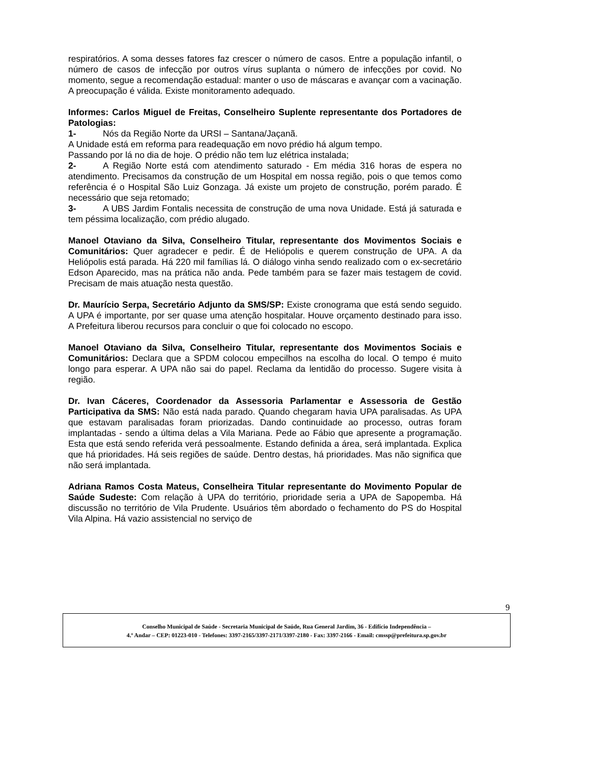respiratórios. A soma desses fatores faz crescer o número de casos. Entre a população infantil, o número de casos de infecção por outros vírus suplanta o número de infecções por covid. No momento, segue a recomendação estadual: manter o uso de máscaras e avançar com a vacinação. A preocupação é válida. Existe monitoramento adequado.
Informes: Carlos Miguel de Freitas, Conselheiro Suplente representante dos Portadores de Patologias:
1- Nós da Região Norte da URSI – Santana/Jaçanã.
A Unidade está em reforma para readequação em novo prédio há algum tempo.
Passando por lá no dia de hoje. O prédio não tem luz elétrica instalada;
2- A Região Norte está com atendimento saturado - Em média 316 horas de espera no atendimento. Precisamos da construção de um Hospital em nossa região, pois o que temos como referência é o Hospital São Luiz Gonzaga. Já existe um projeto de construção, porém parado. É necessário que seja retomado;
3- A UBS Jardim Fontalis necessita de construção de uma nova Unidade. Está já saturada e tem péssima localização, com prédio alugado.
Manoel Otaviano da Silva, Conselheiro Titular, representante dos Movimentos Sociais e Comunitários: Quer agradecer e pedir. É de Heliópolis e querem construção de UPA. A da Heliópolis está parada. Há 220 mil famílias lá. O diálogo vinha sendo realizado com o ex-secretário Edson Aparecido, mas na prática não anda. Pede também para se fazer mais testagem de covid. Precisam de mais atuação nesta questão.
Dr. Maurício Serpa, Secretário Adjunto da SMS/SP: Existe cronograma que está sendo seguido. A UPA é importante, por ser quase uma atenção hospitalar. Houve orçamento destinado para isso. A Prefeitura liberou recursos para concluir o que foi colocado no escopo.
Manoel Otaviano da Silva, Conselheiro Titular, representante dos Movimentos Sociais e Comunitários: Declara que a SPDM colocou empecilhos na escolha do local. O tempo é muito longo para esperar. A UPA não sai do papel. Reclama da lentidão do processo. Sugere visita à região.
Dr. Ivan Cáceres, Coordenador da Assessoria Parlamentar e Assessoria de Gestão Participativa da SMS: Não está nada parado. Quando chegaram havia UPA paralisadas. As UPA que estavam paralisadas foram priorizadas. Dando continuidade ao processo, outras foram implantadas - sendo a última delas a Vila Mariana. Pede ao Fábio que apresente a programação. Esta que está sendo referida verá pessoalmente. Estando definida a área, será implantada. Explica que há prioridades. Há seis regiões de saúde. Dentro destas, há prioridades. Mas não significa que não será implantada.
Adriana Ramos Costa Mateus, Conselheira Titular representante do Movimento Popular de Saúde Sudeste: Com relação à UPA do território, prioridade seria a UPA de Sapopemba. Há discussão no território de Vila Prudente. Usuários têm abordado o fechamento do PS do Hospital Vila Alpina. Há vazio assistencial no serviço de
9
Conselho Municipal de Saúde - Secretaria Municipal de Saúde, Rua General Jardim, 36 - Edifício Independência –
4.º Andar – CEP: 01223-010 - Telefones: 3397-2165/3397-2171/3397-2180 - Fax: 3397-2166 - Email: cmssp@prefeitura.sp.gov.br